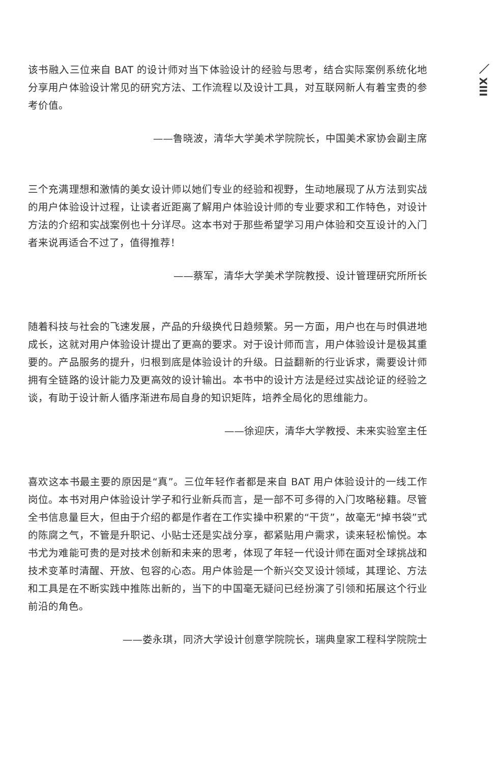／ XIII
该书融入三位来自 BAT 的设计师对当下体验设计的经验与思考，结合实际案例系统化地分享用户体验设计常见的研究方法、工作流程以及设计工具，对互联网新人有着宝贵的参考价值。
——鲁晓波，清华大学美术学院院长，中国美术家协会副主席
三个充满理想和激情的美女设计师以她们专业的经验和视野，生动地展现了从方法到实战的用户体验设计过程，让读者近距离了解用户体验设计师的专业要求和工作特色，对设计方法的介绍和实战案例也十分详尽。这本书对于那些希望学习用户体验和交互设计的入门者来说再适合不过了，值得推荐！
——蔡军，清华大学美术学院教授、设计管理研究所所长
随着科技与社会的飞速发展，产品的升级换代日趋频繁。另一方面，用户也在与时俱进地成长，这就对用户体验设计提出了更高的要求。对于设计师而言，用户体验设计是极其重要的。产品服务的提升，归根到底是体验设计的升级。日益翻新的行业诉求，需要设计师拥有全链路的设计能力及更高效的设计输出。本书中的设计方法是经过实战论证的经验之谈，有助于设计新人循序渐进布局自身的知识矩阵，培养全局化的思维能力。
——徐迎庆，清华大学教授、未来实验室主任
喜欢这本书最主要的原因是“真”。三位年轻作者都是来自 BAT 用户体验设计的一线工作岗位。本书对用户体验设计学子和行业新兵而言，是一部不可多得的入门攻略秘籍。尽管全书信息量巨大，但由于介绍的都是作者在工作实操中积累的“干货”，故毫无“掉书袋”式的陈腐之气，不管是升职记、小贴士还是实战分享，都紧贴用户需求，读来轻松愉悦。本书尤为难能可贵的是对技术创新和未来的思考，体现了年轻一代设计师在面对全球挑战和技术变革时清醒、开放、包容的心态。用户体验是一个新兴交叉设计领域，其理论、方法和工具是在不断实践中推陈出新的，当下的中国毫无疑问已经扮演了引领和拓展这个行业前沿的角色。
——娄永琪，同济大学设计创意学院院长，瑞典皇家工程科学院院士